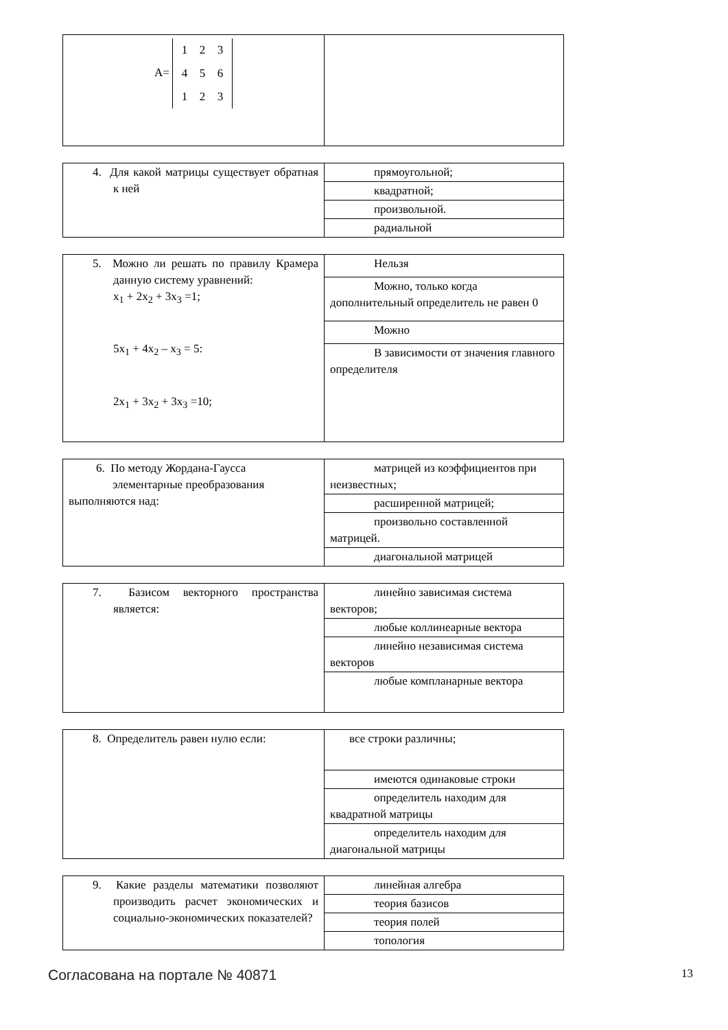| A= 1 2 3 4 5 6 1 2 3 | |
| 4. Для какой матрицы существует обратная к ней | прямоугольной; |
| | квадратной; |
| | произвольной. |
| | радиальной |
| 5. Можно ли решать по правилу Крамера данную систему уравнений: x<sub>1</sub> + 2x<sub>2</sub> + 3x<sub>3</sub> =1; 5x<sub>1</sub> + 4x<sub>2</sub> – x<sub>3</sub> = 5: 2x<sub>1</sub> + 3x<sub>2</sub> + 3x<sub>3</sub> =10; | Нельзя |
| | Можно, только когда дополнительный определитель не равен 0 |
| | Можно |
| | В зависимости от значения главного определителя |
| 6. По методу Жордана-Гаусса элементарные преобразования выполняются над: | матрицей из коэффициентов при неизвестных; |
| | расширенной матрицей; |
| | произвольно составленной матрицей. |
| | диагональной матрицей |
| 7. Базисом векторного пространства является: | линейно зависимая система векторов; |
| | любые коллинеарные вектора |
| | линейно независимая система векторов |
| | любые компланарные вектора |
| 8. Определитель равен нулю если: | все строки различны; |
| | имеются одинаковые строки |
| | определитель находим для квадратной матрицы |
| | определитель находим для диагональной матрицы |
| 9. Какие разделы математики позволяют производить расчет экономических и социально-экономических показателей? | линейная алгебра |
| | теория базисов |
| | теория полей |
| | топология |
Согласована на портале № 40871 13